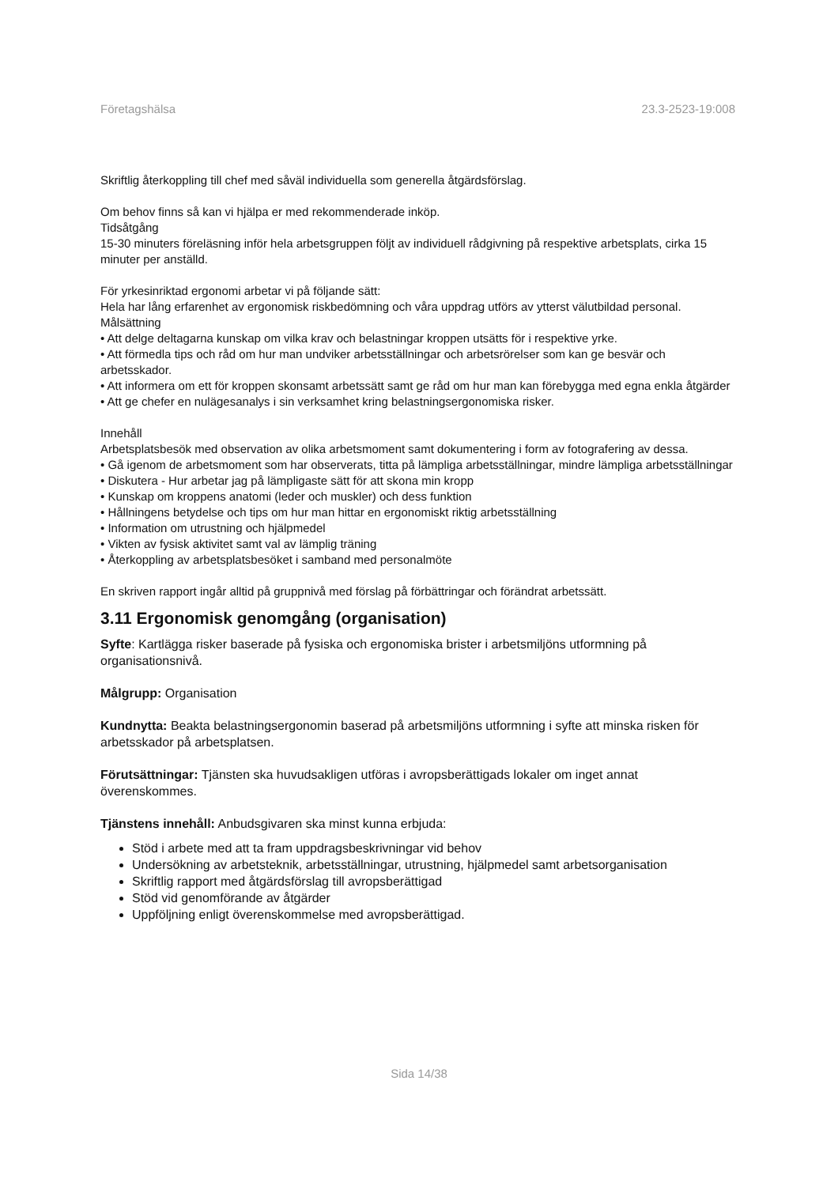Företagshälsa 23.3-2523-19:008
Skriftlig återkoppling till chef med såväl individuella som generella åtgärdsförslag.
Om behov finns så kan vi hjälpa er med rekommenderade inköp.
Tidsåtgång
15-30 minuters föreläsning inför hela arbetsgruppen följt av individuell rådgivning på respektive arbetsplats, cirka 15 minuter per anställd.
För yrkesinriktad ergonomi arbetar vi på följande sätt:
Hela har lång erfarenhet av ergonomisk riskbedömning och våra uppdrag utförs av ytterst välutbildad personal.
Målsättning
• Att delge deltagarna kunskap om vilka krav och belastningar kroppen utsätts för i respektive yrke.
• Att förmedla tips och råd om hur man undviker arbetsställningar och arbetsrörelser som kan ge besvär och arbetsskador.
• Att informera om ett för kroppen skonsamt arbetssätt samt ge råd om hur man kan förebygga med egna enkla åtgärder
• Att ge chefer en nulägesanalys i sin verksamhet kring belastningsergonomiska risker.
Innehåll
Arbetsplatsbesök med observation av olika arbetsmoment samt dokumentering i form av fotografering av dessa.
• Gå igenom de arbetsmoment som har observerats, titta på lämpliga arbetsställningar, mindre lämpliga arbetsställningar
• Diskutera - Hur arbetar jag på lämpligaste sätt för att skona min kropp
• Kunskap om kroppens anatomi (leder och muskler) och dess funktion
• Hållningens betydelse och tips om hur man hittar en ergonomiskt riktig arbetsställning
• Information om utrustning och hjälpmedel
• Vikten av fysisk aktivitet samt val av lämplig träning
• Återkoppling av arbetsplatsbesöket i samband med personalmöte
En skriven rapport ingår alltid på gruppnivå med förslag på förbättringar och förändrat arbetssätt.
3.11 Ergonomisk genomgång (organisation)
Syfte: Kartlägga risker baserade på fysiska och ergonomiska brister i arbetsmiljöns utformning på organisationsnivå.
Målgrupp: Organisation
Kundnytta: Beakta belastningsergonomin baserad på arbetsmiljöns utformning i syfte att minska risken för arbetsskador på arbetsplatsen.
Förutsättningar: Tjänsten ska huvudsakligen utföras i avropsberättigads lokaler om inget annat överenskommes.
Tjänstens innehåll: Anbudsgivaren ska minst kunna erbjuda:
Stöd i arbete med att ta fram uppdragsbeskrivningar vid behov
Undersökning av arbetsteknik, arbetsställningar, utrustning, hjälpmedel samt arbetsorganisation
Skriftlig rapport med åtgärdsförslag till avropsberättigad
Stöd vid genomförande av åtgärder
Uppföljning enligt överenskommelse med avropsberättigad.
Sida 14/38